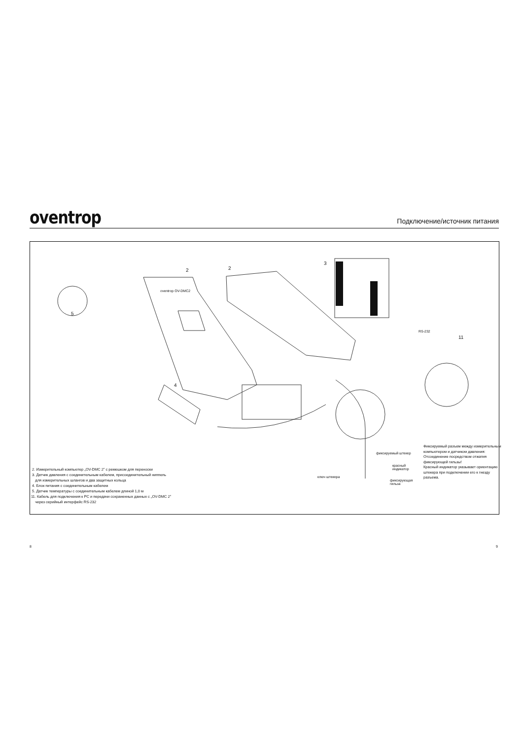oventrop
Подключение/источник питания
2 2
3
5
4
11
oventrop OV-DMC2
RS-232
фиксируемый штекер
красный
индикатор
ключ штекера
фиксирующая
гильза
Фиксируемый разъем между измерительным компьютером и датчиком давления:
Отсоединение посредством отжатия фиксирующей гильзы!
Красный индикатор указывает ориентацию штекера при подключении его к гнезду разъема.
2. Измерительный компьютер „OV-DMC 2” с ремешком для переноски
3. Датчик давления с соединительным кабелем, присоединительный ниппель
для измерительных шлангов и два защитных кольца
4. Блок питания с соединительным кабелем
5. Датчик температуры с соединительным кабелем длиной 1,0 м
11. Кабель для подключения к PC и передачи сохраненных данных с „OV-DMC 2”
через серийный интерфейс RS-232
8 9